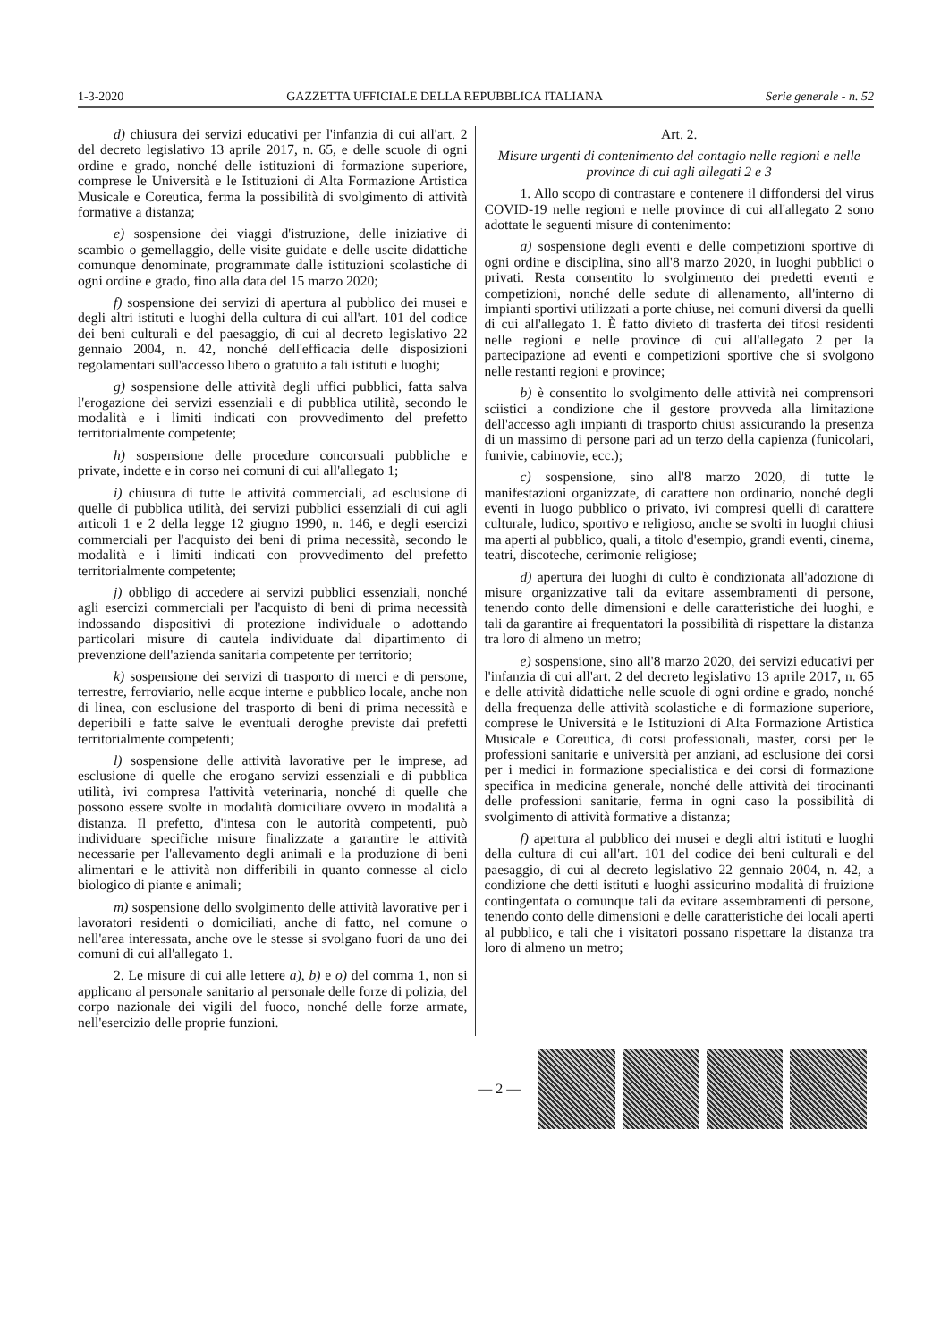1-3-2020 GAZZETTA UFFICIALE DELLA REPUBBLICA ITALIANA Serie generale - n. 52
d) chiusura dei servizi educativi per l'infanzia di cui all'art. 2 del decreto legislativo 13 aprile 2017, n. 65, e delle scuole di ogni ordine e grado, nonché delle istituzioni di formazione superiore, comprese le Università e le Istituzioni di Alta Formazione Artistica Musicale e Coreutica, ferma la possibilità di svolgimento di attività formative a distanza;
e) sospensione dei viaggi d'istruzione, delle iniziative di scambio o gemellaggio, delle visite guidate e delle uscite didattiche comunque denominate, programmate dalle istituzioni scolastiche di ogni ordine e grado, fino alla data del 15 marzo 2020;
f) sospensione dei servizi di apertura al pubblico dei musei e degli altri istituti e luoghi della cultura di cui all'art. 101 del codice dei beni culturali e del paesaggio, di cui al decreto legislativo 22 gennaio 2004, n. 42, nonché dell'efficacia delle disposizioni regolamentari sull'accesso libero o gratuito a tali istituti e luoghi;
g) sospensione delle attività degli uffici pubblici, fatta salva l'erogazione dei servizi essenziali e di pubblica utilità, secondo le modalità e i limiti indicati con provvedimento del prefetto territorialmente competente;
h) sospensione delle procedure concorsuali pubbliche e private, indette e in corso nei comuni di cui all'allegato 1;
i) chiusura di tutte le attività commerciali, ad esclusione di quelle di pubblica utilità, dei servizi pubblici essenziali di cui agli articoli 1 e 2 della legge 12 giugno 1990, n. 146, e degli esercizi commerciali per l'acquisto dei beni di prima necessità, secondo le modalità e i limiti indicati con provvedimento del prefetto territorialmente competente;
j) obbligo di accedere ai servizi pubblici essenziali, nonché agli esercizi commerciali per l'acquisto di beni di prima necessità indossando dispositivi di protezione individuale o adottando particolari misure di cautela individuate dal dipartimento di prevenzione dell'azienda sanitaria competente per territorio;
k) sospensione dei servizi di trasporto di merci e di persone, terrestre, ferroviario, nelle acque interne e pubblico locale, anche non di linea, con esclusione del trasporto di beni di prima necessità e deperibili e fatte salve le eventuali deroghe previste dai prefetti territorialmente competenti;
l) sospensione delle attività lavorative per le imprese, ad esclusione di quelle che erogano servizi essenziali e di pubblica utilità, ivi compresa l'attività veterinaria, nonché di quelle che possono essere svolte in modalità domiciliare ovvero in modalità a distanza. Il prefetto, d'intesa con le autorità competenti, può individuare specifiche misure finalizzate a garantire le attività necessarie per l'allevamento degli animali e la produzione di beni alimentari e le attività non differibili in quanto connesse al ciclo biologico di piante e animali;
m) sospensione dello svolgimento delle attività lavorative per i lavoratori residenti o domiciliati, anche di fatto, nel comune o nell'area interessata, anche ove le stesse si svolgano fuori da uno dei comuni di cui all'allegato 1.
2. Le misure di cui alle lettere a), b) e o) del comma 1, non si applicano al personale sanitario al personale delle forze di polizia, del corpo nazionale dei vigili del fuoco, nonché delle forze armate, nell'esercizio delle proprie funzioni.
Art. 2.
Misure urgenti di contenimento del contagio nelle regioni e nelle province di cui agli allegati 2 e 3
1. Allo scopo di contrastare e contenere il diffondersi del virus COVID-19 nelle regioni e nelle province di cui all'allegato 2 sono adottate le seguenti misure di contenimento:
a) sospensione degli eventi e delle competizioni sportive di ogni ordine e disciplina, sino all'8 marzo 2020, in luoghi pubblici o privati. Resta consentito lo svolgimento dei predetti eventi e competizioni, nonché delle sedute di allenamento, all'interno di impianti sportivi utilizzati a porte chiuse, nei comuni diversi da quelli di cui all'allegato 1. È fatto divieto di trasferta dei tifosi residenti nelle regioni e nelle province di cui all'allegato 2 per la partecipazione ad eventi e competizioni sportive che si svolgono nelle restanti regioni e province;
b) è consentito lo svolgimento delle attività nei comprensori sciistici a condizione che il gestore provveda alla limitazione dell'accesso agli impianti di trasporto chiusi assicurando la presenza di un massimo di persone pari ad un terzo della capienza (funicolari, funivie, cabinovie, ecc.);
c) sospensione, sino all'8 marzo 2020, di tutte le manifestazioni organizzate, di carattere non ordinario, nonché degli eventi in luogo pubblico o privato, ivi compresi quelli di carattere culturale, ludico, sportivo e religioso, anche se svolti in luoghi chiusi ma aperti al pubblico, quali, a titolo d'esempio, grandi eventi, cinema, teatri, discoteche, cerimonie religiose;
d) apertura dei luoghi di culto è condizionata all'adozione di misure organizzative tali da evitare assembramenti di persone, tenendo conto delle dimensioni e delle caratteristiche dei luoghi, e tali da garantire ai frequentatori la possibilità di rispettare la distanza tra loro di almeno un metro;
e) sospensione, sino all'8 marzo 2020, dei servizi educativi per l'infanzia di cui all'art. 2 del decreto legislativo 13 aprile 2017, n. 65 e delle attività didattiche nelle scuole di ogni ordine e grado, nonché della frequenza delle attività scolastiche e di formazione superiore, comprese le Università e le Istituzioni di Alta Formazione Artistica Musicale e Coreutica, di corsi professionali, master, corsi per le professioni sanitarie e università per anziani, ad esclusione dei corsi per i medici in formazione specialistica e dei corsi di formazione specifica in medicina generale, nonché delle attività dei tirocinanti delle professioni sanitarie, ferma in ogni caso la possibilità di svolgimento di attività formative a distanza;
f) apertura al pubblico dei musei e degli altri istituti e luoghi della cultura di cui all'art. 101 del codice dei beni culturali e del paesaggio, di cui al decreto legislativo 22 gennaio 2004, n. 42, a condizione che detti istituti e luoghi assicurino modalità di fruizione contingentata o comunque tali da evitare assembramenti di persone, tenendo conto delle dimensioni e delle caratteristiche dei locali aperti al pubblico, e tali che i visitatori possano rispettare la distanza tra loro di almeno un metro;
— 2 —